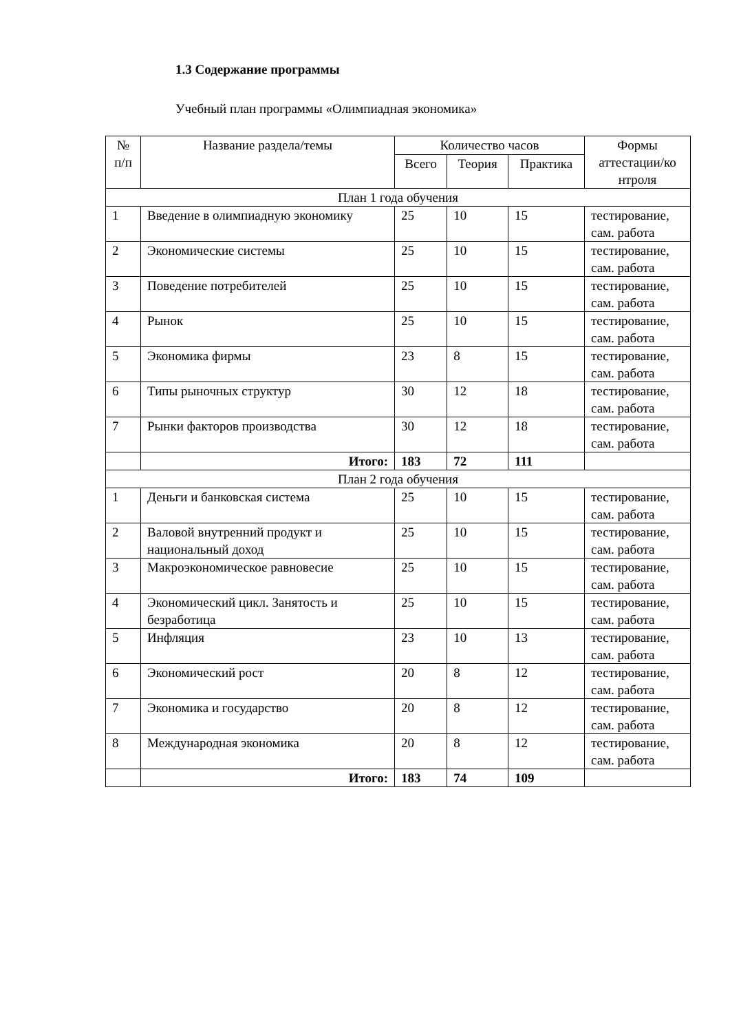1.3 Содержание программы
Учебный план программы «Олимпиадная экономика»
| № п/п | Название раздела/темы | Количество часов | | | Формы аттестации/ко нтроля |
| --- | --- | --- | --- | --- | --- |
| | | Всего | Теория | Практика | |
| План 1 года обучения | | | | | |
| 1 | Введение в олимпиадную экономику | 25 | 10 | 15 | тестирование, сам. работа |
| 2 | Экономические системы | 25 | 10 | 15 | тестирование, сам. работа |
| 3 | Поведение потребителей | 25 | 10 | 15 | тестирование, сам. работа |
| 4 | Рынок | 25 | 10 | 15 | тестирование, сам. работа |
| 5 | Экономика фирмы | 23 | 8 | 15 | тестирование, сам. работа |
| 6 | Типы рыночных структур | 30 | 12 | 18 | тестирование, сам. работа |
| 7 | Рынки факторов производства | 30 | 12 | 18 | тестирование, сам. работа |
| | Итого: | 183 | 72 | 111 | |
| План 2 года обучения | | | | | |
| 1 | Деньги и банковская система | 25 | 10 | 15 | тестирование, сам. работа |
| 2 | Валовой внутренний продукт и национальный доход | 25 | 10 | 15 | тестирование, сам. работа |
| 3 | Макроэкономическое равновесие | 25 | 10 | 15 | тестирование, сам. работа |
| 4 | Экономический цикл. Занятость и безработица | 25 | 10 | 15 | тестирование, сам. работа |
| 5 | Инфляция | 23 | 10 | 13 | тестирование, сам. работа |
| 6 | Экономический рост | 20 | 8 | 12 | тестирование, сам. работа |
| 7 | Экономика и государство | 20 | 8 | 12 | тестирование, сам. работа |
| 8 | Международная экономика | 20 | 8 | 12 | тестирование, сам. работа |
| | Итого: | 183 | 74 | 109 | |